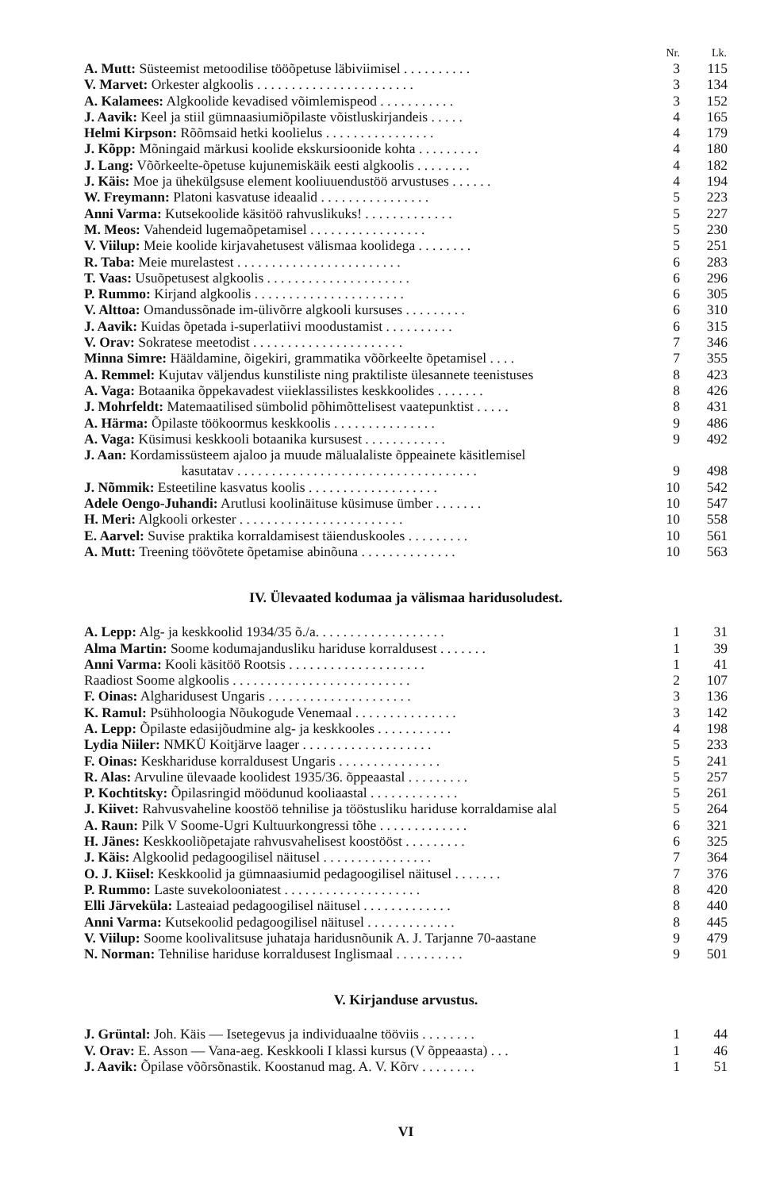| | Nr. | Lk. |
| --- | --- | --- |
| A. Mutt: Süsteemist metoodilise tööõpetuse läbiviimisel . . . . . . . . . . | 3 | 115 |
| V. Marvet: Orkester algkoolis . . . . . . . . . . . . . . . . . . . . . . . | 3 | 134 |
| A. Kalamees: Algkoolide kevadised võimlemispeod . . . . . . . . . . . | 3 | 152 |
| J. Aavik: Keel ja stiil gümnaasiumiõpilaste võistluskirjandeis . . . . . | 4 | 165 |
| Helmi Kirpson: Rõõmsaid hetki koolielus . . . . . . . . . . . . . . . . | 4 | 179 |
| J. Kõpp: Mõningaid märkusi koolide ekskursioonide kohta . . . . . . . . . | 4 | 180 |
| J. Lang: Võõrkeelte-õpetuse kujunemiskäik eesti algkoolis . . . . . . . . | 4 | 182 |
| J. Käis: Moe ja ühekülgsuse element kooliuuendustöö arvustuses . . . . . . | 4 | 194 |
| W. Freymann: Platoni kasvatuse ideaalid . . . . . . . . . . . . . . . . | 5 | 223 |
| Anni Varma: Kutsekoolide käsitöö rahvuslikuks! . . . . . . . . . . . . . | 5 | 227 |
| M. Meos: Vahendeid lugemaõpetamisel . . . . . . . . . . . . . . . . . | 5 | 230 |
| V. Viilup: Meie koolide kirjavahetusest välismaa koolidega . . . . . . . . | 5 | 251 |
| R. Taba: Meie murelastest . . . . . . . . . . . . . . . . . . . . . . . . | 6 | 283 |
| T. Vaas: Usuõpetusest algkoolis . . . . . . . . . . . . . . . . . . . . . | 6 | 296 |
| P. Rummo: Kirjand algkoolis . . . . . . . . . . . . . . . . . . . . . . | 6 | 305 |
| V. Alttoa: Omandussõnade im-ülivõrre algkooli kursuses . . . . . . . . . | 6 | 310 |
| J. Aavik: Kuidas õpetada i-superlatiivi moodustamist . . . . . . . . . . | 6 | 315 |
| V. Orav: Sokratese meetodist . . . . . . . . . . . . . . . . . . . . . . | 7 | 346 |
| Minna Simre: Hääldamine, õigekiri, grammatika võõrkeelte õpetamisel . . . . | 7 | 355 |
| A. Remmel: Kujutav väljendus kunstiliste ning praktiliste ülesannete teenistuses | 8 | 423 |
| A. Vaga: Botaanika õppekavadest viieklassilistes keskkoolides . . . . . . . | 8 | 426 |
| J. Mohrfeldt: Matemaatilised sümbolid põhimõttelisest vaatepunktist . . . . . | 8 | 431 |
| A. Härma: Õpilaste töökoormus keskkoolis . . . . . . . . . . . . . . . | 9 | 486 |
| A. Vaga: Küsimusi keskkooli botaanika kursusest . . . . . . . . . . . . | 9 | 492 |
| J. Aan: Kordamissüsteem ajaloo ja muude mälualaliste õppeainete käsitlemisel kasutatav . . . . . . . . . . . . . . . . . . . . . . . . . . . . . . . . . . . | 9 | 498 |
| J. Nõmmik: Esteetiline kasvatus koolis . . . . . . . . . . . . . . . . . . . | 10 | 542 |
| Adele Oengo-Juhandi: Arutlusi koolinäituse küsimuse ümber . . . . . . . | 10 | 547 |
| H. Meri: Algkooli orkester . . . . . . . . . . . . . . . . . . . . . . . . | 10 | 558 |
| E. Aarvel: Suvise praktika korraldamisest täienduskooles . . . . . . . . . | 10 | 561 |
| A. Mutt: Treening töövõtete õpetamise abinõuna . . . . . . . . . . . . . . | 10 | 563 |
IV. Ülevaated kodumaa ja välismaa haridusoludest.
| A. Lepp: Alg- ja keskkoolid 1934/35 õ./a. . . . . . . . . . . . . . . . . . . | 1 | 31 |
| Alma Martin: Soome kodumajandusliku hariduse korraldusest . . . . . . . | 1 | 39 |
| Anni Varma: Kooli käsitöö Rootsis . . . . . . . . . . . . . . . . . . . . | 1 | 41 |
| Raadiost Soome algkoolis . . . . . . . . . . . . . . . . . . . . . . . . . . | 2 | 107 |
| F. Oinas: Algharidusest Ungaris . . . . . . . . . . . . . . . . . . . . . | 3 | 136 |
| K. Ramul: Psühholoogia Nõukogude Venemaal . . . . . . . . . . . . . . . | 3 | 142 |
| A. Lepp: Õpilaste edasijõudmine alg- ja keskkooles . . . . . . . . . . . | 4 | 198 |
| Lydia Niiler: NMKÜ Koitjärve laager . . . . . . . . . . . . . . . . . . . | 5 | 233 |
| F. Oinas: Keskhariduse korraldusest Ungaris . . . . . . . . . . . . . . . | 5 | 241 |
| R. Alas: Arvuline ülevaade koolidest 1935/36. õppeaastal . . . . . . . . . | 5 | 257 |
| P. Kochtitsky: Õpilasringid möödunud kooliaastal . . . . . . . . . . . . . | 5 | 261 |
| J. Kiivet: Rahvusvaheline koostöö tehnilise ja tööstusliku hariduse korraldamise alal | 5 | 264 |
| A. Raun: Pilk V Soome-Ugri Kultuurkongressi tõhe . . . . . . . . . . . . . | 6 | 321 |
| H. Jänes: Keskkooliõpetajate rahvusvahelisest koostööst . . . . . . . . . | 6 | 325 |
| J. Käis: Algkoolid pedagoogilisel näitusel . . . . . . . . . . . . . . . . | 7 | 364 |
| O. J. Kiisel: Keskkoolid ja gümnaasiumid pedagoogilisel näitusel . . . . . . . | 7 | 376 |
| P. Rummo: Laste suvekolooniatest . . . . . . . . . . . . . . . . . . . . | 8 | 420 |
| Elli Järveküla: Lasteaiad pedagoogilisel näitusel . . . . . . . . . . . . . | 8 | 440 |
| Anni Varma: Kutsekoolid pedagoogilisel näitusel . . . . . . . . . . . . . | 8 | 445 |
| V. Viilup: Soome koolivalitsuse juhataja haridusnõunik A. J. Tarjanne 70-aastane | 9 | 479 |
| N. Norman: Tehnilise hariduse korraldusest Inglismaal . . . . . . . . . . | 9 | 501 |
V. Kirjanduse arvustus.
| J. Grüntal: Joh. Käis — Isetegevus ja individuaalne tööviis . . . . . . . . | 1 | 44 |
| V. Orav: E. Asson — Vana-aeg. Keskkooli I klassi kursus (V õppeaasta) . . . | 1 | 46 |
| J. Aavik: Õpilase võõrsõnastik. Koostanud mag. A. V. Kõrv . . . . . . . . | 1 | 51 |
VI